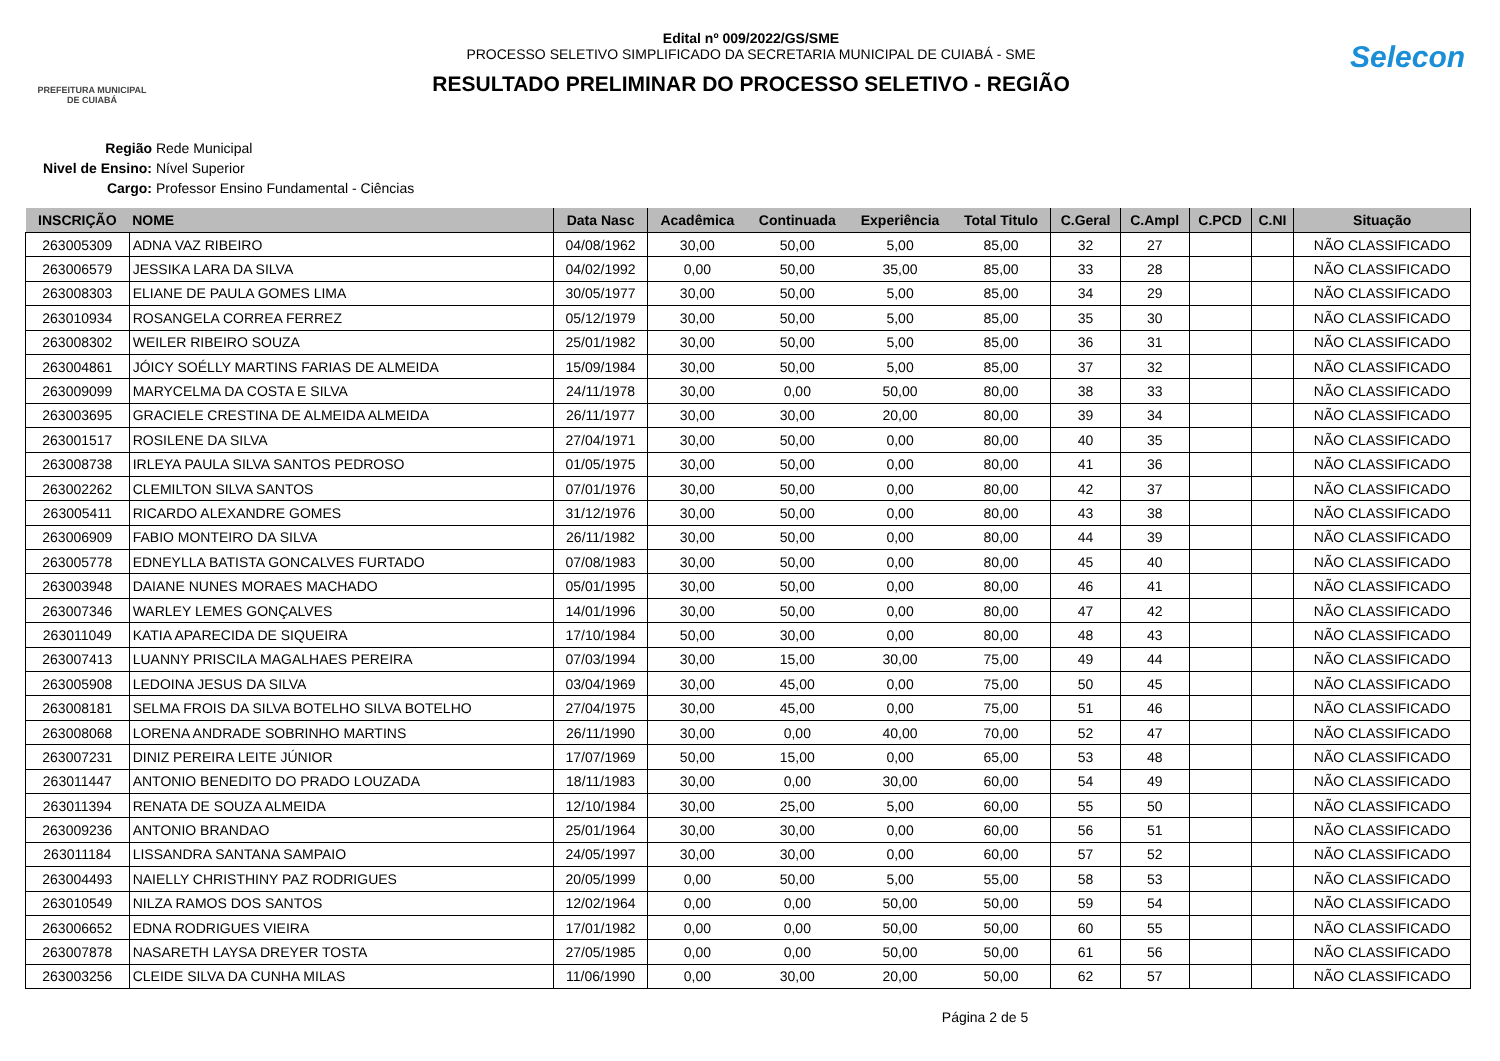PREFEITURA MUNICIPAL DE CUIABÁ
Edital nº 009/2022/GS/SME
PROCESSO SELETIVO SIMPLIFICADO DA SECRETARIA MUNICIPAL DE CUIABÁ - SME
RESULTADO PRELIMINAR DO PROCESSO SELETIVO - REGIÃO
Selecon
Região Rede Municipal
Nivel de Ensino: Nível Superior
Cargo: Professor Ensino Fundamental - Ciências
| INSCRIÇÃO | NOME | Data Nasc | Acadêmica | Continuada | Experiência | Total Titulo | C.Geral | C.Ampl | C.PCD | C.NI | Situação |
| --- | --- | --- | --- | --- | --- | --- | --- | --- | --- | --- | --- |
| 263005309 | ADNA VAZ RIBEIRO | 04/08/1962 | 30,00 | 50,00 | 5,00 | 85,00 | 32 | 27 | | | NÃO CLASSIFICADO |
| 263006579 | JESSIKA LARA DA SILVA | 04/02/1992 | 0,00 | 50,00 | 35,00 | 85,00 | 33 | 28 | | | NÃO CLASSIFICADO |
| 263008303 | ELIANE DE PAULA GOMES LIMA | 30/05/1977 | 30,00 | 50,00 | 5,00 | 85,00 | 34 | 29 | | | NÃO CLASSIFICADO |
| 263010934 | ROSANGELA CORREA FERREZ | 05/12/1979 | 30,00 | 50,00 | 5,00 | 85,00 | 35 | 30 | | | NÃO CLASSIFICADO |
| 263008302 | WEILER RIBEIRO SOUZA | 25/01/1982 | 30,00 | 50,00 | 5,00 | 85,00 | 36 | 31 | | | NÃO CLASSIFICADO |
| 263004861 | JÓICY SOÉLLY MARTINS FARIAS DE ALMEIDA | 15/09/1984 | 30,00 | 50,00 | 5,00 | 85,00 | 37 | 32 | | | NÃO CLASSIFICADO |
| 263009099 | MARYCELMA DA COSTA E SILVA | 24/11/1978 | 30,00 | 0,00 | 50,00 | 80,00 | 38 | 33 | | | NÃO CLASSIFICADO |
| 263003695 | GRACIELE CRESTINA DE ALMEIDA ALMEIDA | 26/11/1977 | 30,00 | 30,00 | 20,00 | 80,00 | 39 | 34 | | | NÃO CLASSIFICADO |
| 263001517 | ROSILENE DA SILVA | 27/04/1971 | 30,00 | 50,00 | 0,00 | 80,00 | 40 | 35 | | | NÃO CLASSIFICADO |
| 263008738 | IRLEYA PAULA SILVA SANTOS PEDROSO | 01/05/1975 | 30,00 | 50,00 | 0,00 | 80,00 | 41 | 36 | | | NÃO CLASSIFICADO |
| 263002262 | CLEMILTON SILVA SANTOS | 07/01/1976 | 30,00 | 50,00 | 0,00 | 80,00 | 42 | 37 | | | NÃO CLASSIFICADO |
| 263005411 | RICARDO ALEXANDRE GOMES | 31/12/1976 | 30,00 | 50,00 | 0,00 | 80,00 | 43 | 38 | | | NÃO CLASSIFICADO |
| 263006909 | FABIO MONTEIRO DA SILVA | 26/11/1982 | 30,00 | 50,00 | 0,00 | 80,00 | 44 | 39 | | | NÃO CLASSIFICADO |
| 263005778 | EDNEYLLA BATISTA GONCALVES FURTADO | 07/08/1983 | 30,00 | 50,00 | 0,00 | 80,00 | 45 | 40 | | | NÃO CLASSIFICADO |
| 263003948 | DAIANE NUNES MORAES MACHADO | 05/01/1995 | 30,00 | 50,00 | 0,00 | 80,00 | 46 | 41 | | | NÃO CLASSIFICADO |
| 263007346 | WARLEY LEMES GONÇALVES | 14/01/1996 | 30,00 | 50,00 | 0,00 | 80,00 | 47 | 42 | | | NÃO CLASSIFICADO |
| 263011049 | KATIA APARECIDA DE SIQUEIRA | 17/10/1984 | 50,00 | 30,00 | 0,00 | 80,00 | 48 | 43 | | | NÃO CLASSIFICADO |
| 263007413 | LUANNY PRISCILA MAGALHAES PEREIRA | 07/03/1994 | 30,00 | 15,00 | 30,00 | 75,00 | 49 | 44 | | | NÃO CLASSIFICADO |
| 263005908 | LEDOINA JESUS DA SILVA | 03/04/1969 | 30,00 | 45,00 | 0,00 | 75,00 | 50 | 45 | | | NÃO CLASSIFICADO |
| 263008181 | SELMA FROIS DA SILVA BOTELHO SILVA BOTELHO | 27/04/1975 | 30,00 | 45,00 | 0,00 | 75,00 | 51 | 46 | | | NÃO CLASSIFICADO |
| 263008068 | LORENA ANDRADE SOBRINHO MARTINS | 26/11/1990 | 30,00 | 0,00 | 40,00 | 70,00 | 52 | 47 | | | NÃO CLASSIFICADO |
| 263007231 | DINIZ PEREIRA LEITE JÚNIOR | 17/07/1969 | 50,00 | 15,00 | 0,00 | 65,00 | 53 | 48 | | | NÃO CLASSIFICADO |
| 263011447 | ANTONIO BENEDITO DO PRADO LOUZADA | 18/11/1983 | 30,00 | 0,00 | 30,00 | 60,00 | 54 | 49 | | | NÃO CLASSIFICADO |
| 263011394 | RENATA DE SOUZA ALMEIDA | 12/10/1984 | 30,00 | 25,00 | 5,00 | 60,00 | 55 | 50 | | | NÃO CLASSIFICADO |
| 263009236 | ANTONIO BRANDAO | 25/01/1964 | 30,00 | 30,00 | 0,00 | 60,00 | 56 | 51 | | | NÃO CLASSIFICADO |
| 263011184 | LISSANDRA SANTANA SAMPAIO | 24/05/1997 | 30,00 | 30,00 | 0,00 | 60,00 | 57 | 52 | | | NÃO CLASSIFICADO |
| 263004493 | NAIELLY CHRISTHINY PAZ RODRIGUES | 20/05/1999 | 0,00 | 50,00 | 5,00 | 55,00 | 58 | 53 | | | NÃO CLASSIFICADO |
| 263010549 | NILZA RAMOS DOS SANTOS | 12/02/1964 | 0,00 | 0,00 | 50,00 | 50,00 | 59 | 54 | | | NÃO CLASSIFICADO |
| 263006652 | EDNA RODRIGUES VIEIRA | 17/01/1982 | 0,00 | 0,00 | 50,00 | 50,00 | 60 | 55 | | | NÃO CLASSIFICADO |
| 263007878 | NASARETH LAYSA DREYER TOSTA | 27/05/1985 | 0,00 | 0,00 | 50,00 | 50,00 | 61 | 56 | | | NÃO CLASSIFICADO |
| 263003256 | CLEIDE SILVA DA CUNHA MILAS | 11/06/1990 | 0,00 | 30,00 | 20,00 | 50,00 | 62 | 57 | | | NÃO CLASSIFICADO |
Página 2 de 5